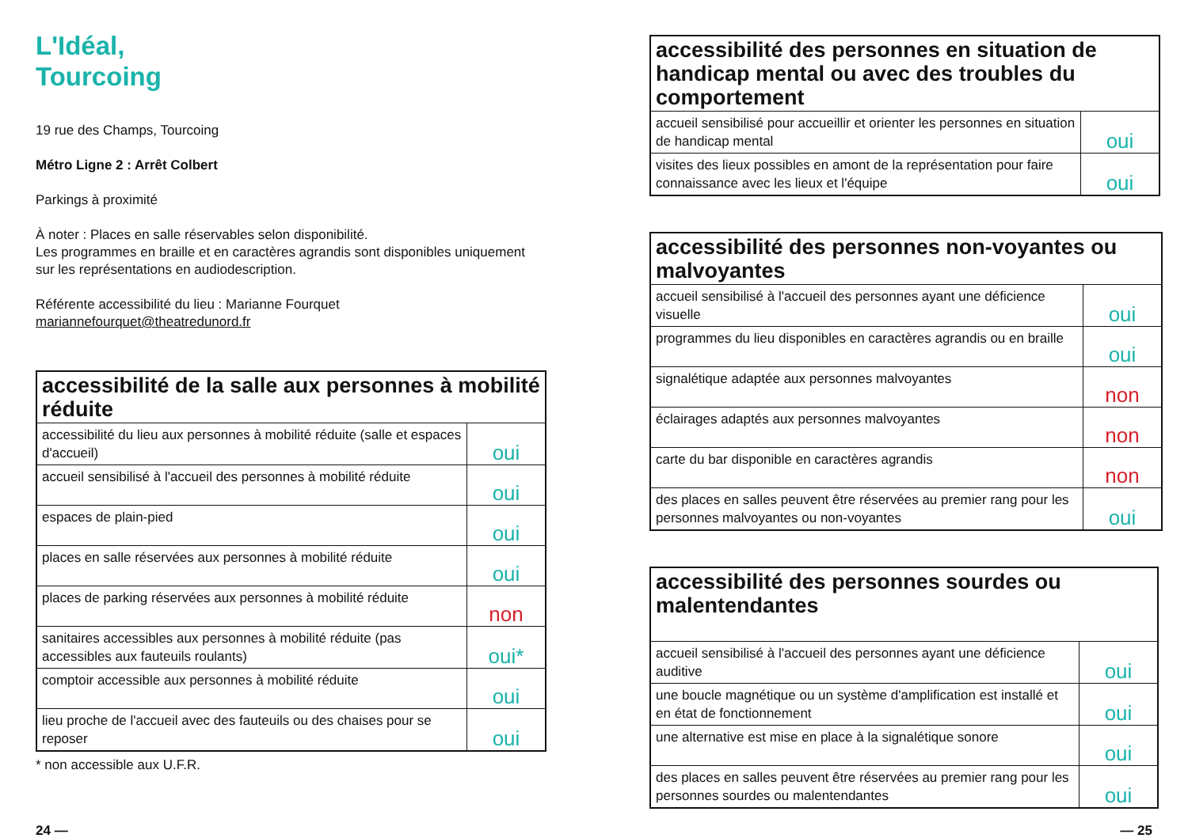L'Idéal,
Tourcoing
19 rue des Champs, Tourcoing
Métro Ligne 2 : Arrêt Colbert
Parkings à proximité
À noter : Places en salle réservables selon disponibilité.
Les programmes en braille et en caractères agrandis sont disponibles uniquement sur les représentations en audiodescription.
Référente accessibilité du lieu : Marianne Fourquet
mariannefourquet@theatredunord.fr
| accessibilité de la salle aux personnes à mobilité réduite | |
| --- | --- |
| accessibilité du lieu aux personnes à mobilité réduite (salle et espaces d'accueil) | oui |
| accueil sensibilisé à l'accueil des personnes à mobilité réduite | oui |
| espaces de plain-pied | oui |
| places en salle réservées aux personnes à mobilité réduite | oui |
| places de parking réservées aux personnes à mobilité réduite | non |
| sanitaires accessibles aux personnes à mobilité réduite (pas accessibles aux fauteuils roulants) | oui* |
| comptoir accessible aux personnes à mobilité réduite | oui |
| lieu proche de l'accueil avec des fauteuils ou des chaises pour se reposer | oui |
* non accessible aux U.F.R.
| accessibilité des personnes en situation de handicap mental ou avec des troubles du comportement | |
| --- | --- |
| accueil sensibilisé pour accueillir et orienter les personnes en situation de handicap mental | oui |
| visites des lieux possibles en amont de la représentation pour faire connaissance avec les lieux et l'équipe | oui |
| accessibilité des personnes non-voyantes ou malvoyantes | |
| --- | --- |
| accueil sensibilisé à l'accueil des personnes ayant une déficience visuelle | oui |
| programmes du lieu disponibles en caractères agrandis ou en braille | oui |
| signalétique adaptée aux personnes malvoyantes | non |
| éclairages adaptés aux personnes malvoyantes | non |
| carte du bar disponible en caractères agrandis | non |
| des places en salles peuvent être réservées au premier rang pour les personnes malvoyantes ou non-voyantes | oui |
| accessibilité des personnes sourdes ou malentendantes | |
| --- | --- |
| accueil sensibilisé à l'accueil des personnes ayant une déficience auditive | oui |
| une boucle magnétique ou un système d'amplification est installé et en état de fonctionnement | oui |
| une alternative est mise en place à la signalétique sonore | oui |
| des places en salles peuvent être réservées au premier rang pour les personnes sourdes ou malentendantes | oui |
24 — — 25